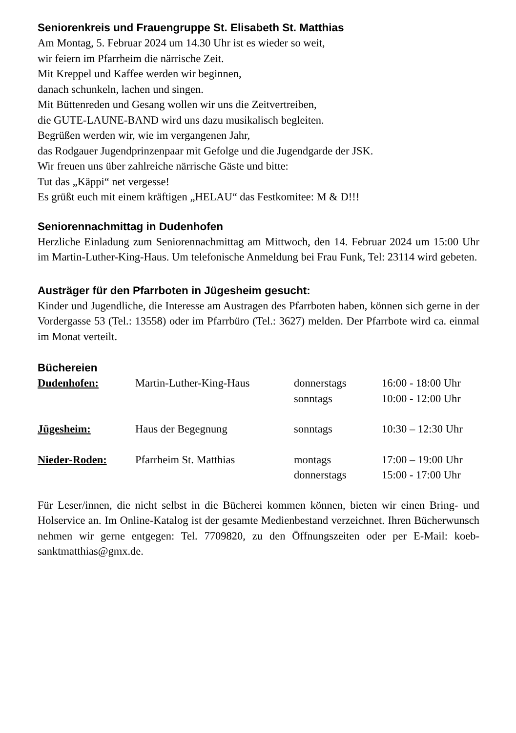Seniorenkreis und Frauengruppe St. Elisabeth St. Matthias
Am Montag, 5. Februar 2024 um 14.30 Uhr ist es wieder so weit,
wir feiern im Pfarrheim die närrische Zeit.
Mit Kreppel und Kaffee werden wir beginnen,
danach schunkeln, lachen und singen.
Mit Büttenreden und Gesang wollen wir uns die Zeitvertreiben,
die GUTE-LAUNE-BAND wird uns dazu musikalisch begleiten.
Begrüßen werden wir, wie im vergangenen Jahr,
das Rodgauer Jugendprinzenpaar mit Gefolge und die Jugendgarde der JSK.
Wir freuen uns über zahlreiche närrische Gäste und bitte:
Tut das „Käppi“ net vergesse!
Es grüßt euch mit einem kräftigen „HELAU“ das Festkomitee: M & D!!!
Seniorennachmittag in Dudenhofen
Herzliche Einladung zum Seniorennachmittag am Mittwoch, den 14. Februar 2024 um 15:00 Uhr im Martin-Luther-King-Haus. Um telefonische Anmeldung bei Frau Funk, Tel: 23114 wird gebeten.
Austräger für den Pfarrboten in Jügesheim gesucht:
Kinder und Jugendliche, die Interesse am Austragen des Pfarrboten haben, können sich gerne in der Vordergasse 53 (Tel.: 13558) oder im Pfarrbüro (Tel.: 3627) melden. Der Pfarrbote wird ca. einmal im Monat verteilt.
Büchereien
| Dudenhofen: | Martin-Luther-King-Haus | donnerstags sonntags | 16:00 - 18:00 Uhr 10:00 - 12:00 Uhr |
| Jügesheim: | Haus der Begegnung | sonntags | 10:30 – 12:30 Uhr |
| Nieder-Roden: | Pfarrheim St. Matthias | montags donnerstags | 17:00 – 19:00 Uhr 15:00 - 17:00 Uhr |
Für Leser/innen, die nicht selbst in die Bücherei kommen können, bieten wir einen Bring- und Holservice an. Im Online-Katalog ist der gesamte Medienbestand verzeichnet. Ihren Bücherwunsch nehmen wir gerne entgegen: Tel. 7709820, zu den Öffnungszeiten oder per E-Mail: koeb-sanktmatthias@gmx.de.